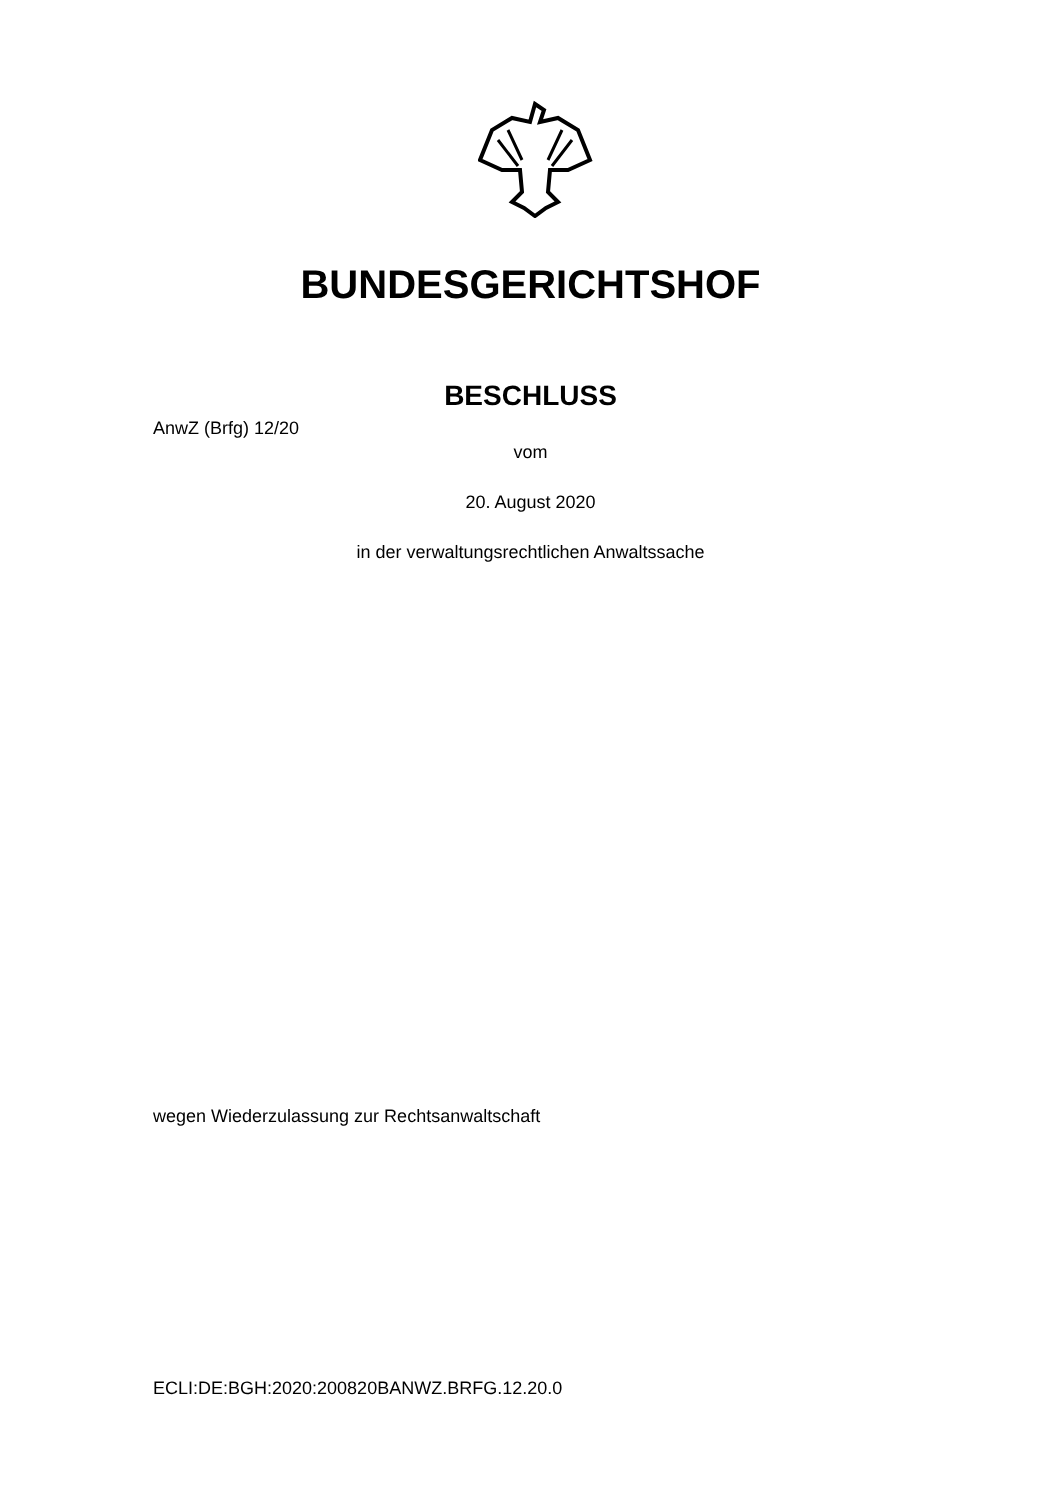BUNDESGERICHTSHOF
BESCHLUSS
AnwZ (Brfg) 12/20
vom
20. August 2020
in der verwaltungsrechtlichen Anwaltssache
wegen Wiederzulassung zur Rechtsanwaltschaft
ECLI:DE:BGH:2020:200820BANWZ.BRFG.12.20.0